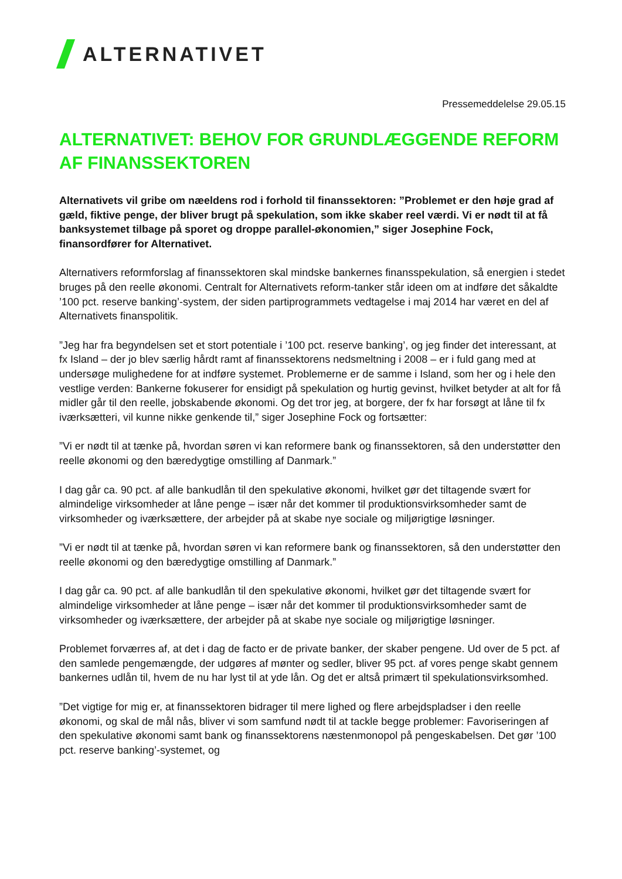ALTERNATIVET
Pressemeddelelse 29.05.15
ALTERNATIVET: BEHOV FOR GRUNDLÆGGENDE REFORM AF FINANSSEKTOREN
Alternativets vil gribe om næeldens rod i forhold til finanssektoren: ”Problemet er den høje grad af gæld, fiktive penge, der bliver brugt på spekulation, som ikke skaber reel værdi. Vi er nødt til at få banksystemet tilbage på sporet og droppe parallel-økonomien,” siger Josephine Fock, finansordfører for Alternativet.
Alternativers reformforslag af finanssektoren skal mindske bankernes finansspekulation, så energien i stedet bruges på den reelle økonomi. Centralt for Alternativets reform-tanker står ideen om at indføre det såkaldte ’100 pct. reserve banking’-system, der siden partiprogrammets vedtagelse i maj 2014 har været en del af Alternativets finanspolitik.
”Jeg har fra begyndelsen set et stort potentiale i ’100 pct. reserve banking’, og jeg finder det interessant, at fx Island – der jo blev særlig hårdt ramt af finanssektorens nedsmeltning i 2008 – er i fuld gang med at undersøge mulighedene for at indføre systemet. Problemerne er de samme i Island, som her og i hele den vestlige verden: Bankerne fokuserer for ensidigt på spekulation og hurtig gevinst, hvilket betyder at alt for få midler går til den reelle, jobskabende økonomi. Og det tror jeg, at borgere, der fx har forsøgt at låne til fx iværksætteri, vil kunne nikke genkende til,” siger Josephine Fock og fortsætter:
”Vi er nødt til at tænke på, hvordan søren vi kan reformere bank og finanssektoren, så den understøtter den reelle økonomi og den bæredygtige omstilling af Danmark.”
I dag går ca. 90 pct. af alle bankudlån til den spekulative økonomi, hvilket gør det tiltagende svært for almindelige virksomheder at låne penge – især når det kommer til produktionsvirksomheder samt de virksomheder og iværksættere, der arbejder på at skabe nye sociale og miljørigtige løsninger.
”Vi er nødt til at tænke på, hvordan søren vi kan reformere bank og finanssektoren, så den understøtter den reelle økonomi og den bæredygtige omstilling af Danmark.”
I dag går ca. 90 pct. af alle bankudlån til den spekulative økonomi, hvilket gør det tiltagende svært for almindelige virksomheder at låne penge – især når det kommer til produktionsvirksomheder samt de virksomheder og iværksættere, der arbejder på at skabe nye sociale og miljørigtige løsninger.
Problemet forværres af, at det i dag de facto er de private banker, der skaber pengene. Ud over de 5 pct. af den samlede pengemængde, der udgøres af mønter og sedler, bliver 95 pct. af vores penge skabt gennem bankernes udlån til, hvem de nu har lyst til at yde lån. Og det er altså primært til spekulationsvirksomhed.
”Det vigtige for mig er, at finanssektoren bidrager til mere lighed og flere arbejdspladser i den reelle økonomi, og skal de mål nås, bliver vi som samfund nødt til at tackle begge problemer: Favoriseringen af den spekulative økonomi samt bank og finanssektorens næstenmonopol på pengeskabelsen. Det gør ’100 pct. reserve banking’-systemet, og